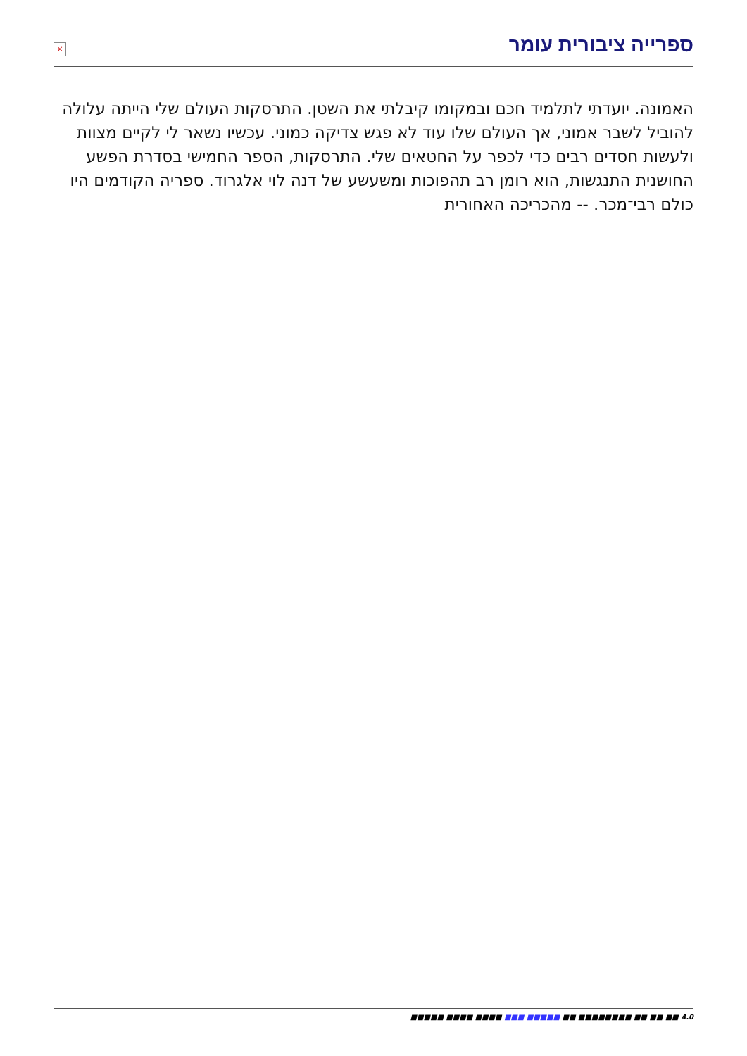×
ספרייה ציבורית עומר
האמונה. יועדתי לתלמיד חכם ובמקומו קיבלתי את השטן. התרסקות העולם שלי הייתה עלולה להוביל לשבר אמוני, אך העולם שלו עוד לא פגש צדיקה כמוני. עכשיו נשאר לי לקיים מצוות ולעשות חסדים רבים כדי לכפר על החטאים שלי. התרסקות, הספר החמישי בסדרת הפשע החושנית התנגשות, הוא רומן רב תהפוכות ומשעשע של דנה לוי אלגרוד. ספריה הקודמים היו כולם רבי־מכר. -- מהכריכה האחורית
■■■■■ ■■■■ ■■■■ ■■■ ■■■■■ ■■ ■■■■■■■■ ■■ ■■ ■■ 4.0